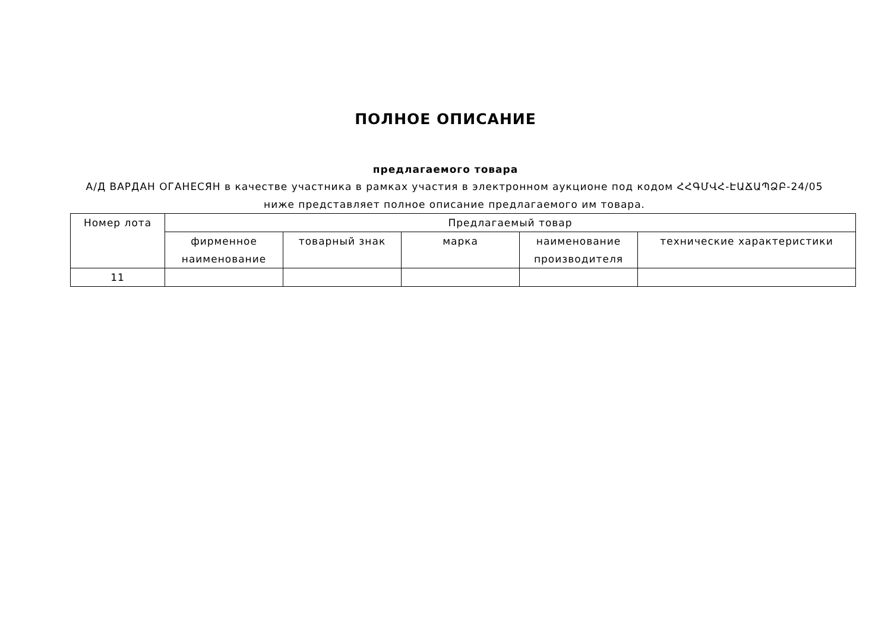ПОЛНОЕ ОПИСАНИЕ
предлагаемого товара
А/Д ВАРДАН ОГАНЕСЯН в качестве участника в рамках участия в электронном аукционе под кодом ՀՀԳՄՎՀ-ԷԱՃԱՊՁԲ-24/05 ниже представляет полное описание предлагаемого им товара.
| Номер лота | Предлагаемый товар | | | | |
| --- | --- | --- | --- | --- | --- |
| | фирменное наименование | товарный знак | марка | наименование производителя | технические характеристики |
| 11 | | | | | |